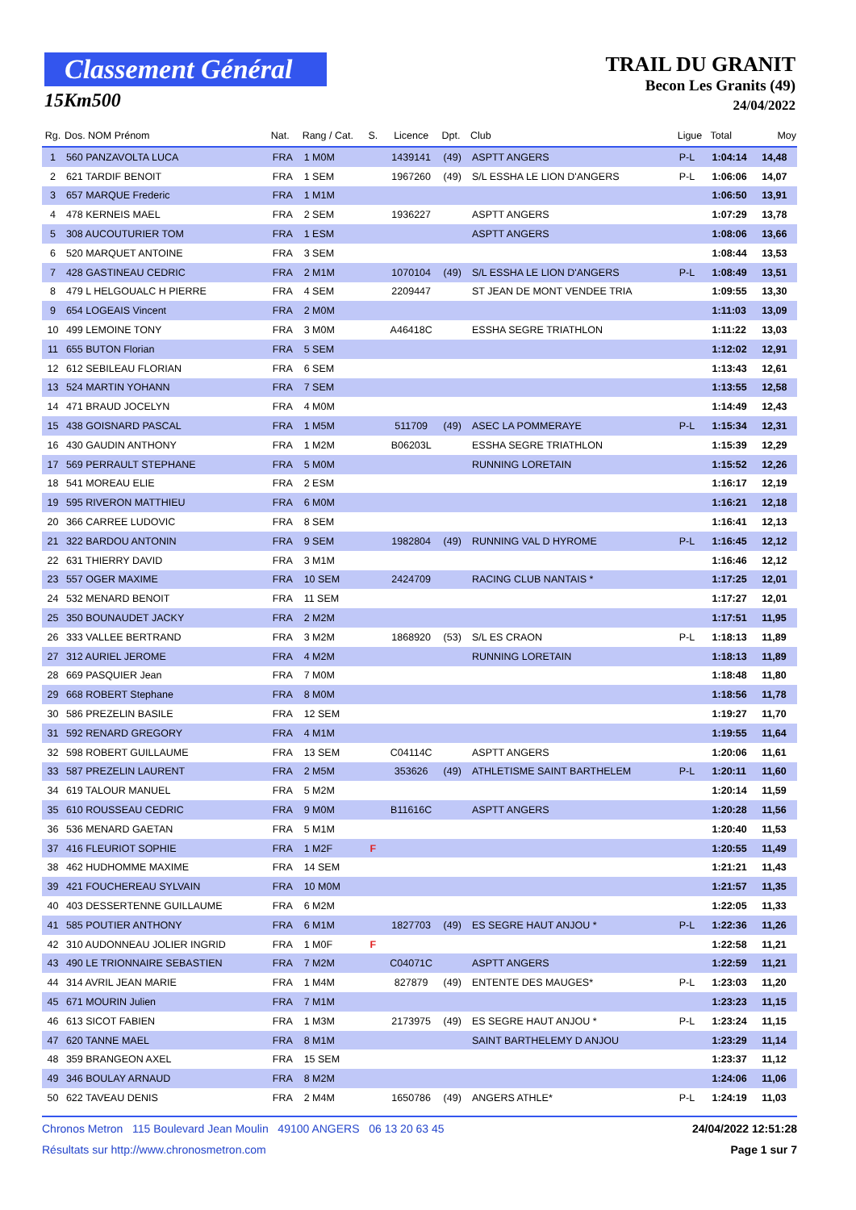Classement Général
15Km500
TRAIL DU GRANIT
Becon Les Granits (49)
24/04/2022
| Rg. | Dos. NOM Prénom | Nat. | Rang / Cat. | S. | Licence | Dpt. | Club | Ligue | Total | Moy |
| --- | --- | --- | --- | --- | --- | --- | --- | --- | --- | --- |
| 1 | 560 PANZAVOLTA LUCA | FRA | 1 M0M | | 1439141 | (49) | ASPTT ANGERS | P-L | 1:04:14 | 14,48 |
| 2 | 621 TARDIF BENOIT | FRA | 1 SEM | | 1967260 | (49) | S/L ESSHA LE LION D'ANGERS | P-L | 1:06:06 | 14,07 |
| 3 | 657 MARQUE Frederic | FRA | 1 M1M | | | | | | 1:06:50 | 13,91 |
| 4 | 478 KERNEIS MAEL | FRA | 2 SEM | | 1936227 | | ASPTT ANGERS | | 1:07:29 | 13,78 |
| 5 | 308 AUCOUTURIER TOM | FRA | 1 ESM | | | | ASPTT ANGERS | | 1:08:06 | 13,66 |
| 6 | 520 MARQUET ANTOINE | FRA | 3 SEM | | | | | | 1:08:44 | 13,53 |
| 7 | 428 GASTINEAU CEDRIC | FRA | 2 M1M | | 1070104 | (49) | S/L ESSHA LE LION D'ANGERS | P-L | 1:08:49 | 13,51 |
| 8 | 479 L HELGOUALC H PIERRE | FRA | 4 SEM | | 2209447 | | ST JEAN DE MONT VENDEE TRIA | | 1:09:55 | 13,30 |
| 9 | 654 LOGEAIS Vincent | FRA | 2 M0M | | | | | | 1:11:03 | 13,09 |
| 10 | 499 LEMOINE TONY | FRA | 3 M0M | | A46418C | | ESSHA SEGRE TRIATHLON | | 1:11:22 | 13,03 |
| 11 | 655 BUTON Florian | FRA | 5 SEM | | | | | | 1:12:02 | 12,91 |
| 12 | 612 SEBILEAU FLORIAN | FRA | 6 SEM | | | | | | 1:13:43 | 12,61 |
| 13 | 524 MARTIN YOHANN | FRA | 7 SEM | | | | | | 1:13:55 | 12,58 |
| 14 | 471 BRAUD JOCELYN | FRA | 4 M0M | | | | | | 1:14:49 | 12,43 |
| 15 | 438 GOISNARD PASCAL | FRA | 1 M5M | | 511709 | (49) | ASEC LA POMMERAYE | P-L | 1:15:34 | 12,31 |
| 16 | 430 GAUDIN ANTHONY | FRA | 1 M2M | | B06203L | | ESSHA SEGRE TRIATHLON | | 1:15:39 | 12,29 |
| 17 | 569 PERRAULT STEPHANE | FRA | 5 M0M | | | | RUNNING LORETAIN | | 1:15:52 | 12,26 |
| 18 | 541 MOREAU ELIE | FRA | 2 ESM | | | | | | 1:16:17 | 12,19 |
| 19 | 595 RIVERON MATTHIEU | FRA | 6 M0M | | | | | | 1:16:21 | 12,18 |
| 20 | 366 CARREE LUDOVIC | FRA | 8 SEM | | | | | | 1:16:41 | 12,13 |
| 21 | 322 BARDOU ANTONIN | FRA | 9 SEM | | 1982804 | (49) | RUNNING VAL D HYROME | P-L | 1:16:45 | 12,12 |
| 22 | 631 THIERRY DAVID | FRA | 3 M1M | | | | | | 1:16:46 | 12,12 |
| 23 | 557 OGER MAXIME | FRA | 10 SEM | | 2424709 | | RACING CLUB NANTAIS * | | 1:17:25 | 12,01 |
| 24 | 532 MENARD BENOIT | FRA | 11 SEM | | | | | | 1:17:27 | 12,01 |
| 25 | 350 BOUNAUDET JACKY | FRA | 2 M2M | | | | | | 1:17:51 | 11,95 |
| 26 | 333 VALLEE BERTRAND | FRA | 3 M2M | | 1868920 | (53) | S/L ES CRAON | P-L | 1:18:13 | 11,89 |
| 27 | 312 AURIEL JEROME | FRA | 4 M2M | | | | RUNNING LORETAIN | | 1:18:13 | 11,89 |
| 28 | 669 PASQUIER Jean | FRA | 7 M0M | | | | | | 1:18:48 | 11,80 |
| 29 | 668 ROBERT Stephane | FRA | 8 M0M | | | | | | 1:18:56 | 11,78 |
| 30 | 586 PREZELIN BASILE | FRA | 12 SEM | | | | | | 1:19:27 | 11,70 |
| 31 | 592 RENARD GREGORY | FRA | 4 M1M | | | | | | 1:19:55 | 11,64 |
| 32 | 598 ROBERT GUILLAUME | FRA | 13 SEM | | C04114C | | ASPTT ANGERS | | 1:20:06 | 11,61 |
| 33 | 587 PREZELIN LAURENT | FRA | 2 M5M | | 353626 | (49) | ATHLETISME SAINT BARTHELEM | P-L | 1:20:11 | 11,60 |
| 34 | 619 TALOUR MANUEL | FRA | 5 M2M | | | | | | 1:20:14 | 11,59 |
| 35 | 610 ROUSSEAU CEDRIC | FRA | 9 M0M | | B11616C | | ASPTT ANGERS | | 1:20:28 | 11,56 |
| 36 | 536 MENARD GAETAN | FRA | 5 M1M | | | | | | 1:20:40 | 11,53 |
| 37 | 416 FLEURIOT SOPHIE | FRA | 1 M2F | F | | | | | 1:20:55 | 11,49 |
| 38 | 462 HUDHOMME MAXIME | FRA | 14 SEM | | | | | | 1:21:21 | 11,43 |
| 39 | 421 FOUCHEREAU SYLVAIN | FRA | 10 M0M | | | | | | 1:21:57 | 11,35 |
| 40 | 403 DESSERTENNE GUILLAUME | FRA | 6 M2M | | | | | | 1:22:05 | 11,33 |
| 41 | 585 POUTIER ANTHONY | FRA | 6 M1M | | 1827703 | (49) | ES SEGRE HAUT ANJOU * | P-L | 1:22:36 | 11,26 |
| 42 | 310 AUDONNEAU JOLIER INGRID | FRA | 1 M0F | F | | | | | 1:22:58 | 11,21 |
| 43 | 490 LE TRIONNAIRE SEBASTIEN | FRA | 7 M2M | | C04071C | | ASPTT ANGERS | | 1:22:59 | 11,21 |
| 44 | 314 AVRIL JEAN MARIE | FRA | 1 M4M | | 827879 | (49) | ENTENTE DES MAUGES* | P-L | 1:23:03 | 11,20 |
| 45 | 671 MOURIN Julien | FRA | 7 M1M | | | | | | 1:23:23 | 11,15 |
| 46 | 613 SICOT FABIEN | FRA | 1 M3M | | 2173975 | (49) | ES SEGRE HAUT ANJOU * | P-L | 1:23:24 | 11,15 |
| 47 | 620 TANNE MAEL | FRA | 8 M1M | | | | SAINT BARTHELEMY D ANJOU | | 1:23:29 | 11,14 |
| 48 | 359 BRANGEON AXEL | FRA | 15 SEM | | | | | | 1:23:37 | 11,12 |
| 49 | 346 BOULAY ARNAUD | FRA | 8 M2M | | | | | | 1:24:06 | 11,06 |
| 50 | 622 TAVEAU DENIS | FRA | 2 M4M | | 1650786 | (49) | ANGERS ATHLE* | P-L | 1:24:19 | 11,03 |
Chronos Metron 115 Boulevard Jean Moulin 49100 ANGERS 06 13 20 63 45 24/04/2022 12:51:28
Résultats sur http://www.chronosmetron.com Page 1 sur 7